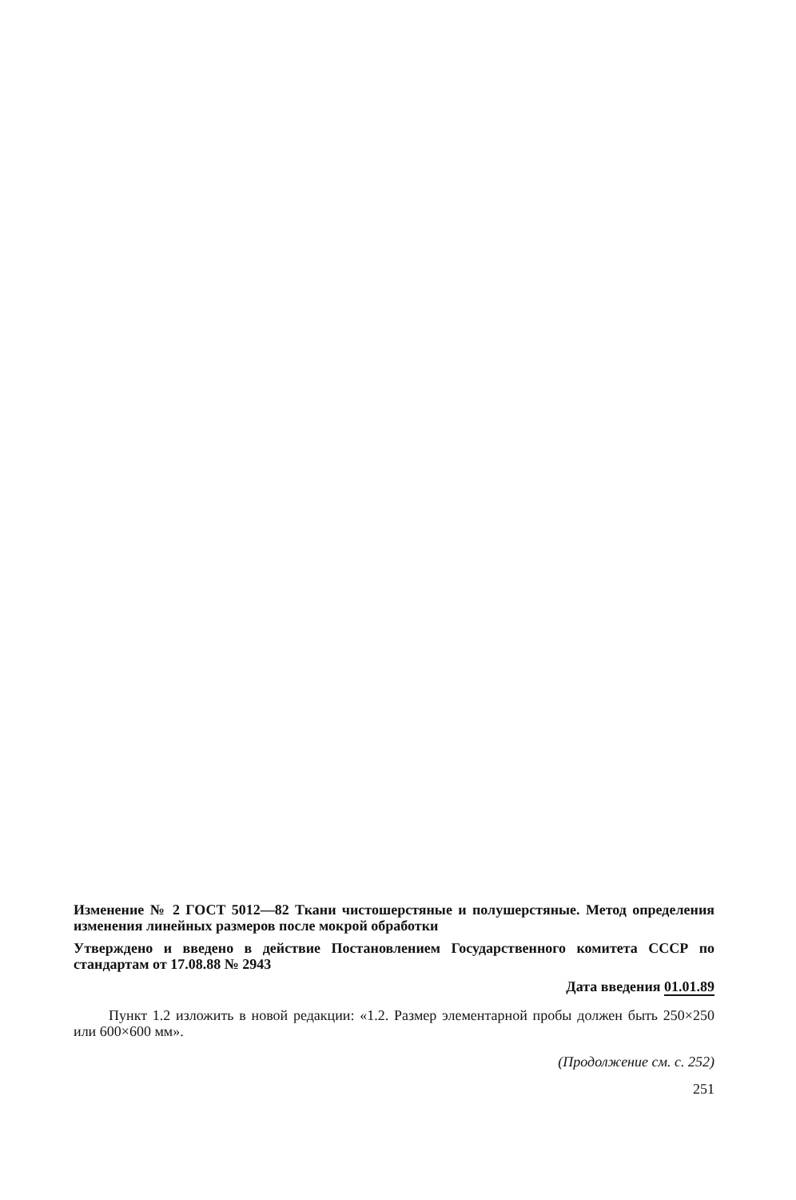Изменение № 2 ГОСТ 5012—82 Ткани чистошерстяные и полушерстяные. Метод определения изменения линейных размеров после мокрой обработки
Утверждено и введено в действие Постановлением Государственного комитета СССР по стандартам от 17.08.88 № 2943
Дата введения 01.01.89
Пункт 1.2 изложить в новой редакции: «1.2. Размер элементарной пробы должен быть 250×250 или 600×600 мм».
(Продолжение см. с. 252)
251